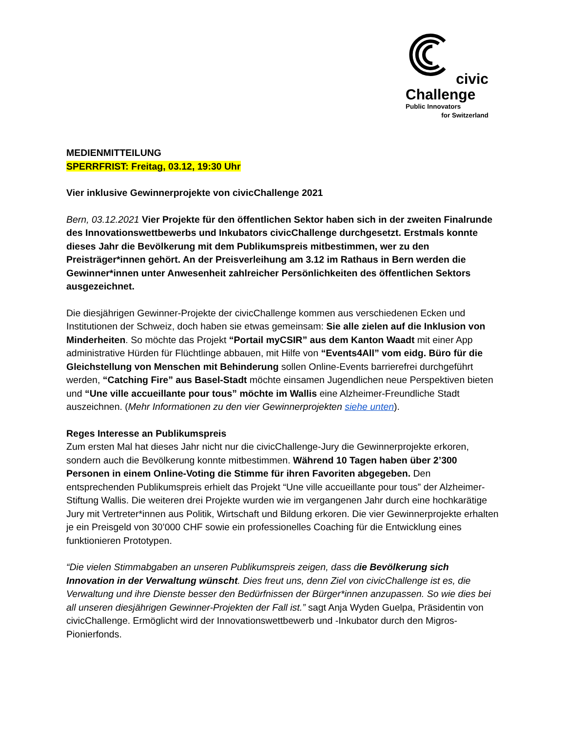civic
Challenge
Public Innovators
for Switzerland
MEDIENMITTEILUNG
SPERRFRIST: Freitag, 03.12, 19:30 Uhr
Vier inklusive Gewinnerprojekte von civicChallenge 2021
Bern, 03.12.2021 Vier Projekte für den öffentlichen Sektor haben sich in der zweiten Finalrunde des Innovationswettbewerbs und Inkubators civicChallenge durchgesetzt. Erstmals konnte dieses Jahr die Bevölkerung mit dem Publikumspreis mitbestimmen, wer zu den Preisträger*innen gehört. An der Preisverleihung am 3.12 im Rathaus in Bern werden die Gewinner*innen unter Anwesenheit zahlreicher Persönlichkeiten des öffentlichen Sektors ausgezeichnet.
Die diesjährigen Gewinner-Projekte der civicChallenge kommen aus verschiedenen Ecken und Institutionen der Schweiz, doch haben sie etwas gemeinsam: Sie alle zielen auf die Inklusion von Minderheiten. So möchte das Projekt “Portail myCSIR” aus dem Kanton Waadt mit einer App administrative Hürden für Flüchtlinge abbauen, mit Hilfe von “Events4All” vom eidg. Büro für die Gleichstellung von Menschen mit Behinderung sollen Online-Events barrierefrei durchgeführt werden, “Catching Fire” aus Basel-Stadt möchte einsamen Jugendlichen neue Perspektiven bieten und “Une ville accueillante pour tous” möchte im Wallis eine Alzheimer-Freundliche Stadt auszeichnen. (Mehr Informationen zu den vier Gewinnerprojekten siehe unten).
Reges Interesse an Publikumspreis
Zum ersten Mal hat dieses Jahr nicht nur die civicChallenge-Jury die Gewinnerprojekte erkoren, sondern auch die Bevölkerung konnte mitbestimmen. Während 10 Tagen haben über 2’300 Personen in einem Online-Voting die Stimme für ihren Favoriten abgegeben. Den entsprechenden Publikumspreis erhielt das Projekt “Une ville accueillante pour tous” der Alzheimer-Stiftung Wallis. Die weiteren drei Projekte wurden wie im vergangenen Jahr durch eine hochkarätige Jury mit Vertreter*innen aus Politik, Wirtschaft und Bildung erkoren. Die vier Gewinnerprojekte erhalten je ein Preisgeld von 30’000 CHF sowie ein professionelles Coaching für die Entwicklung eines funktionieren Prototypen.
“Die vielen Stimmabgaben an unseren Publikumspreis zeigen, dass die Bevölkerung sich Innovation in der Verwaltung wünscht. Dies freut uns, denn Ziel von civicChallenge ist es, die Verwaltung und ihre Dienste besser den Bedürfnissen der Bürger*innen anzupassen. So wie dies bei all unseren diesjährigen Gewinner-Projekten der Fall ist.” sagt Anja Wyden Guelpa, Präsidentin von civicChallenge. Ermöglicht wird der Innovationswettbewerb und -Inkubator durch den Migros-Pionierfonds.